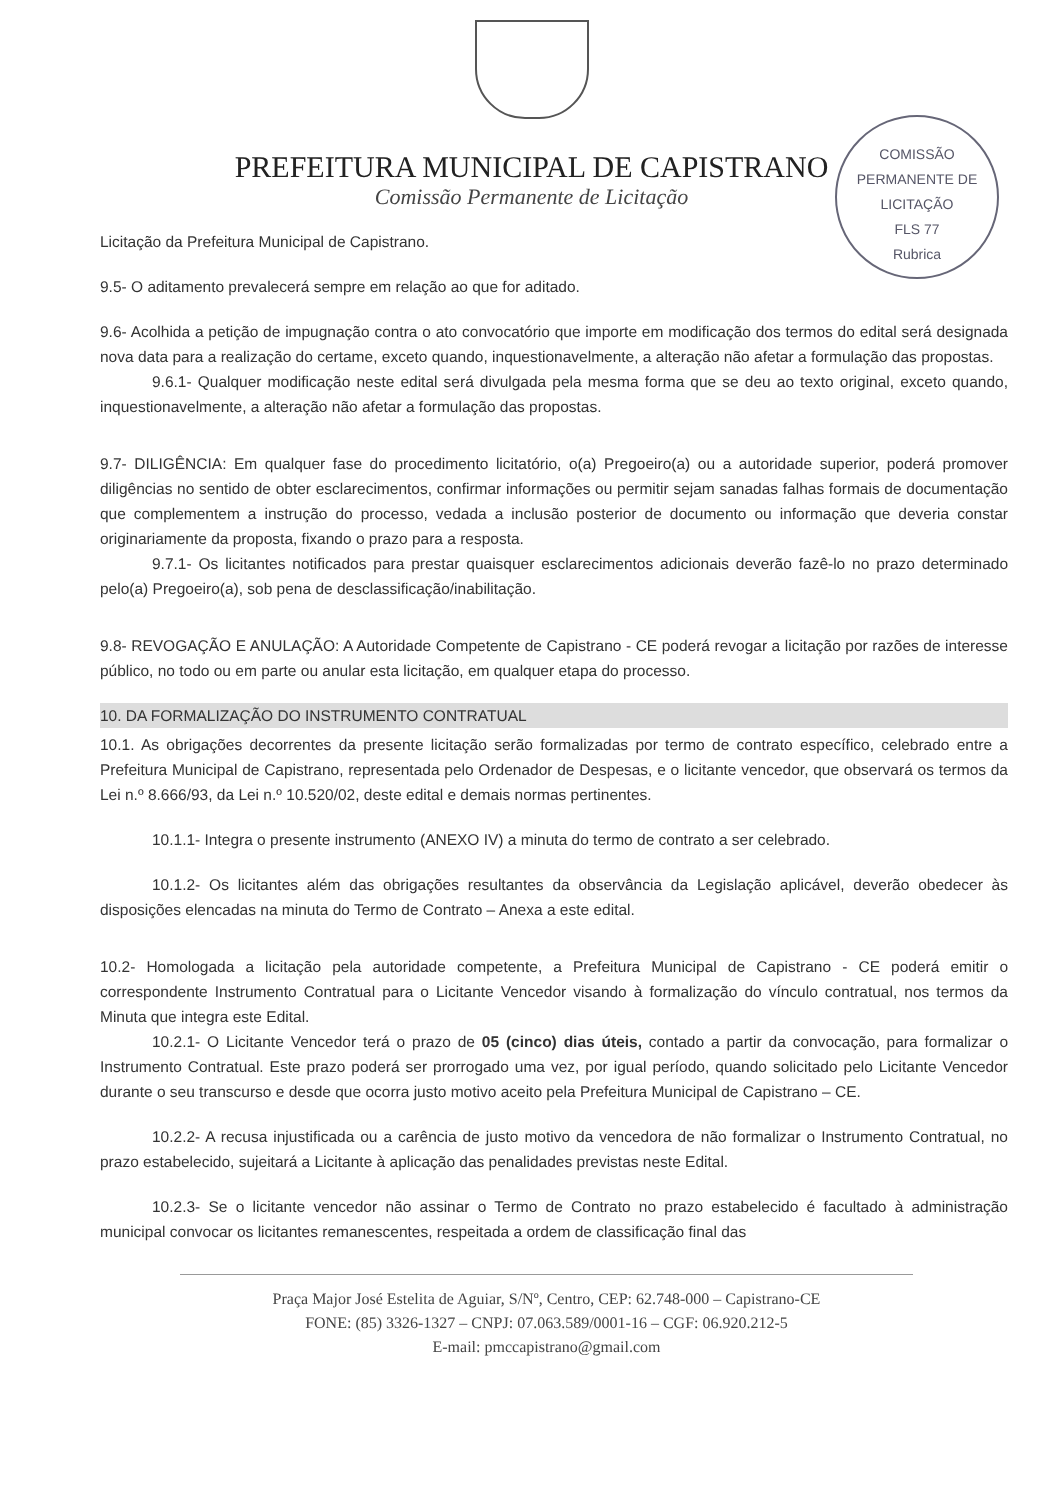PREFEITURA MUNICIPAL DE CAPISTRANO
Comissão Permanente de Licitação
COMISSÃO PERMANENTE DE LICITAÇÃO
FLS 77
Rubrica
Licitação da Prefeitura Municipal de Capistrano.
9.5- O aditamento prevalecerá sempre em relação ao que for aditado.
9.6- Acolhida a petição de impugnação contra o ato convocatório que importe em modificação dos termos do edital será designada nova data para a realização do certame, exceto quando, inquestionavelmente, a alteração não afetar a formulação das propostas.
9.6.1- Qualquer modificação neste edital será divulgada pela mesma forma que se deu ao texto original, exceto quando, inquestionavelmente, a alteração não afetar a formulação das propostas.
9.7- DILIGÊNCIA: Em qualquer fase do procedimento licitatório, o(a) Pregoeiro(a) ou a autoridade superior, poderá promover diligências no sentido de obter esclarecimentos, confirmar informações ou permitir sejam sanadas falhas formais de documentação que complementem a instrução do processo, vedada a inclusão posterior de documento ou informação que deveria constar originariamente da proposta, fixando o prazo para a resposta.
9.7.1- Os licitantes notificados para prestar quaisquer esclarecimentos adicionais deverão fazê-lo no prazo determinado pelo(a) Pregoeiro(a), sob pena de desclassificação/inabilitação.
9.8- REVOGAÇÃO E ANULAÇÃO: A Autoridade Competente de Capistrano - CE poderá revogar a licitação por razões de interesse público, no todo ou em parte ou anular esta licitação, em qualquer etapa do processo.
10. DA FORMALIZAÇÃO DO INSTRUMENTO CONTRATUAL
10.1. As obrigações decorrentes da presente licitação serão formalizadas por termo de contrato específico, celebrado entre a Prefeitura Municipal de Capistrano, representada pelo Ordenador de Despesas, e o licitante vencedor, que observará os termos da Lei n.º 8.666/93, da Lei n.º 10.520/02, deste edital e demais normas pertinentes.
10.1.1- Integra o presente instrumento (ANEXO IV) a minuta do termo de contrato a ser celebrado.
10.1.2- Os licitantes além das obrigações resultantes da observância da Legislação aplicável, deverão obedecer às disposições elencadas na minuta do Termo de Contrato – Anexa a este edital.
10.2- Homologada a licitação pela autoridade competente, a Prefeitura Municipal de Capistrano - CE poderá emitir o correspondente Instrumento Contratual para o Licitante Vencedor visando à formalização do vínculo contratual, nos termos da Minuta que integra este Edital.
10.2.1- O Licitante Vencedor terá o prazo de 05 (cinco) dias úteis, contado a partir da convocação, para formalizar o Instrumento Contratual. Este prazo poderá ser prorrogado uma vez, por igual período, quando solicitado pelo Licitante Vencedor durante o seu transcurso e desde que ocorra justo motivo aceito pela Prefeitura Municipal de Capistrano – CE.
10.2.2- A recusa injustificada ou a carência de justo motivo da vencedora de não formalizar o Instrumento Contratual, no prazo estabelecido, sujeitará a Licitante à aplicação das penalidades previstas neste Edital.
10.2.3- Se o licitante vencedor não assinar o Termo de Contrato no prazo estabelecido é facultado à administração municipal convocar os licitantes remanescentes, respeitada a ordem de classificação final das
Praça Major José Estelita de Aguiar, S/Nº, Centro, CEP: 62.748-000 – Capistrano-CE
FONE: (85) 3326-1327 – CNPJ: 07.063.589/0001-16 – CGF: 06.920.212-5
E-mail: pmccapistrano@gmail.com